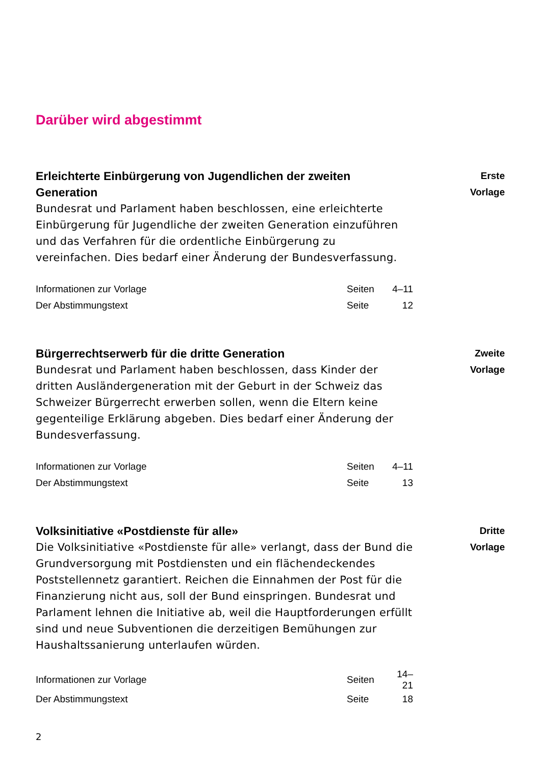Darüber wird abgestimmt
Erleichterte Einbürgerung von Jugendlichen der zweiten Generation
Bundesrat und Parlament haben beschlossen, eine erleich­terte Einbürgerung für Jugendliche der zweiten Generation einzuführen und das Verfahren für die ordentliche Einbürge­rung zu vereinfachen. Dies bedarf einer Änderung der Bundesverfassung.
| Informationen zur Vorlage | Seiten | 4–11 |
| Der Abstimmungstext | Seite | 12 |
Erste
Vorlage
Bürgerrechtserwerb für die dritte Generation
Bundesrat und Parlament haben beschlossen, dass Kinder der dritten Ausländergeneration mit der Geburt in der Schweiz das Schweizer Bürgerrecht erwerben sollen, wenn die Eltern keine gegenteilige Erklärung abgeben. Dies bedarf einer Änderung der Bundesverfassung.
| Informationen zur Vorlage | Seiten | 4–11 |
| Der Abstimmungstext | Seite | 13 |
Zweite
Vorlage
Volksinitiative «Postdienste für alle»
Die Volksinitiative «Postdienste für alle» verlangt, dass der Bund die Grundversorgung mit Postdiensten und ein flächen­deckendes Poststellennetz garantiert. Reichen die Einnahmen der Post für die Finanzierung nicht aus, soll der Bund ein­springen. Bundesrat und Parlament lehnen die Initiative ab, weil die Hauptforderungen erfüllt sind und neue Subventio­nen die derzeitigen Bemühungen zur Haushaltssanierung unterlaufen würden.
| Informationen zur Vorlage | Seiten | 14–21 |
| Der Abstimmungstext | Seite | 18 |
Dritte
Vorlage
2